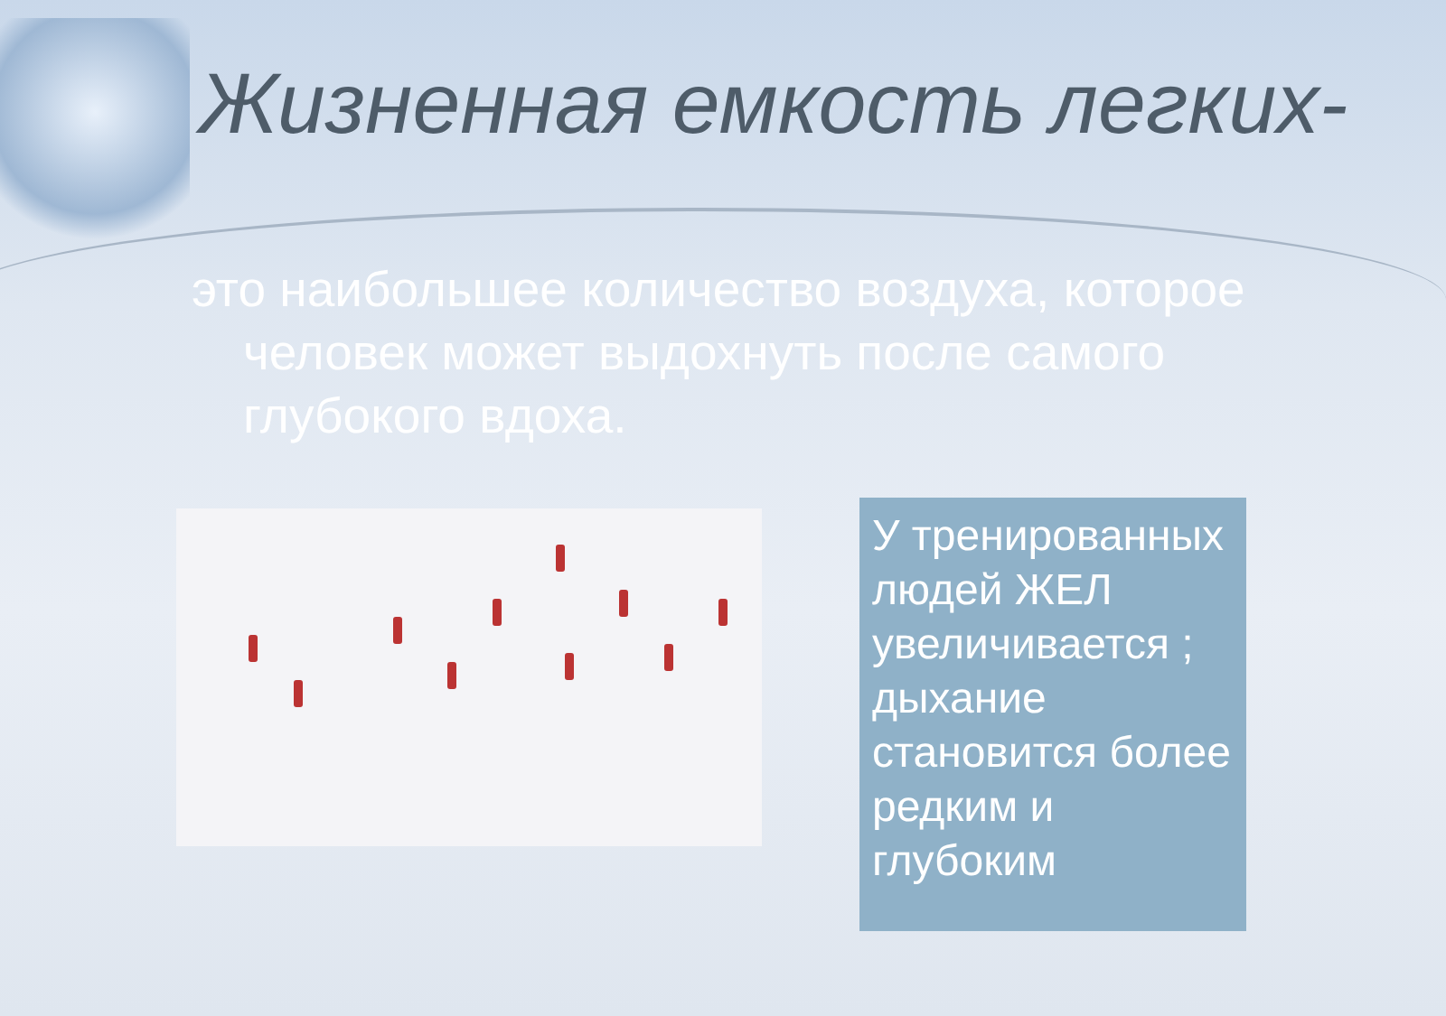Жизненная емкость легких-
это наибольшее количество воздуха, которое человек может выдохнуть после самого глубокого вдоха.
У тренированных людей ЖЕЛ увеличивается ; дыхание становится более редким и глубоким